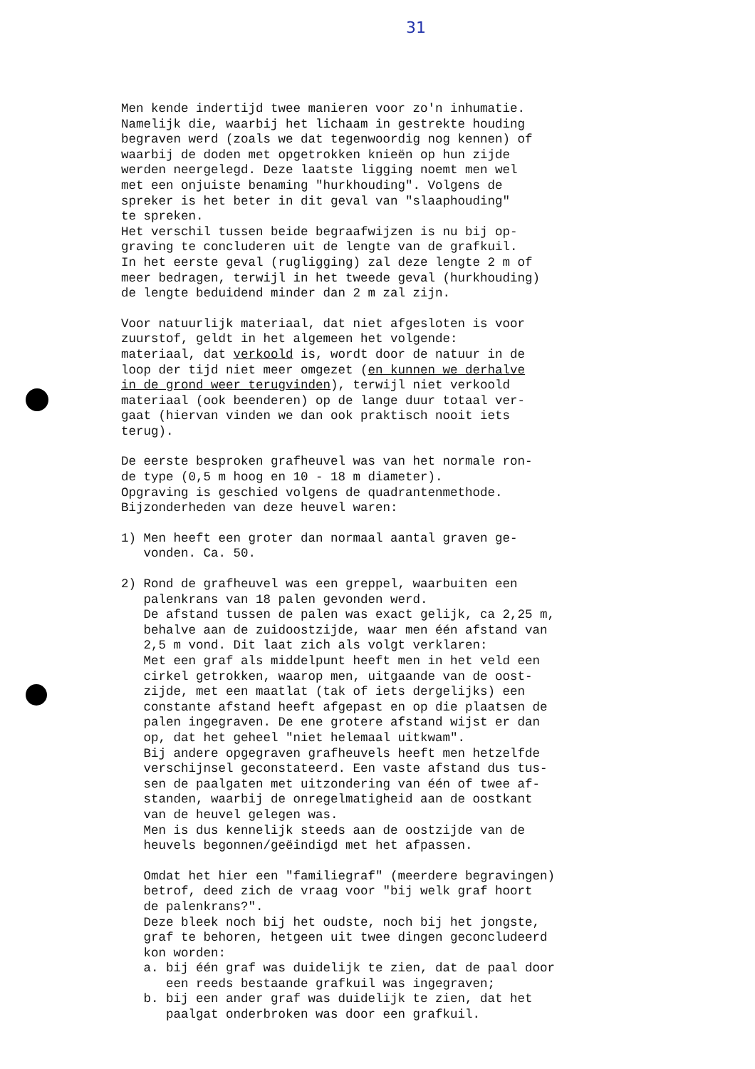31
Men kende indertijd twee manieren voor zo'n inhumatie. Namelijk die, waarbij het lichaam in gestrekte houding begraven werd (zoals we dat tegenwoordig nog kennen) of waarbij de doden met opgetrokken knieën op hun zijde werden neergelegd. Deze laatste ligging noemt men wel met een onjuiste benaming "hurkhouding". Volgens de spreker is het beter in dit geval van "slaaphouding" te spreken. Het verschil tussen beide begraafwijzen is nu bij op- graving te concluderen uit de lengte van de grafkuil. In het eerste geval (rugligging) zal deze lengte 2 m of meer bedragen, terwijl in het tweede geval (hurkhouding) de lengte beduidend minder dan 2 m zal zijn.
Voor natuurlijk materiaal, dat niet afgesloten is voor zuurstof, geldt in het algemeen het volgende: materiaal, dat verkoold is, wordt door de natuur in de loop der tijd niet meer omgezet (en kunnen we derhalve in de grond weer terugvinden), terwijl niet verkoold materiaal (ook beenderen) op de lange duur totaal ver- gaat (hiervan vinden we dan ook praktisch nooit iets terug).
De eerste besproken grafheuvel was van het normale ron- de type (0,5 m hoog en 10 - 18 m diameter). Opgraving is geschied volgens de quadrantenmethode. Bijzonderheden van deze heuvel waren:
1) Men heeft een groter dan normaal aantal graven ge- vonden. Ca. 50.
2) Rond de grafheuvel was een greppel, waarbuiten een palenkrans van 18 palen gevonden werd. De afstand tussen de palen was exact gelijk, ca 2,25 m, behalve aan de zuidoostzijde, waar men één afstand van 2,5 m vond. Dit laat zich als volgt verklaren: Met een graf als middelpunt heeft men in het veld een cirkel getrokken, waarop men, uitgaande van de oost- zijde, met een maatlat (tak of iets dergelijks) een constante afstand heeft afgepast en op die plaatsen de palen ingegraven. De ene grotere afstand wijst er dan op, dat het geheel "niet helemaal uitkwam". Bij andere opgegraven grafheuvels heeft men hetzelfde verschijnsel geconstateerd. Een vaste afstand dus tus- sen de paalgaten met uitzondering van één of twee af- standen, waarbij de onregelmatigheid aan de oostkant van de heuvel gelegen was. Men is dus kennelijk steeds aan de oostzijde van de heuvels begonnen/geëindigd met het afpassen.
Omdat het hier een "familiegraf" (meerdere begravingen) betrof, deed zich de vraag voor "bij welk graf hoort de palenkrans?". Deze bleek noch bij het oudste, noch bij het jongste, graf te behoren, hetgeen uit twee dingen geconcludeerd kon worden: a. bij één graf was duidelijk te zien, dat de paal door een reeds bestaande grafkuil was ingegraven; b. bij een ander graf was duidelijk te zien, dat het paalgat onderbroken was door een grafkuil.